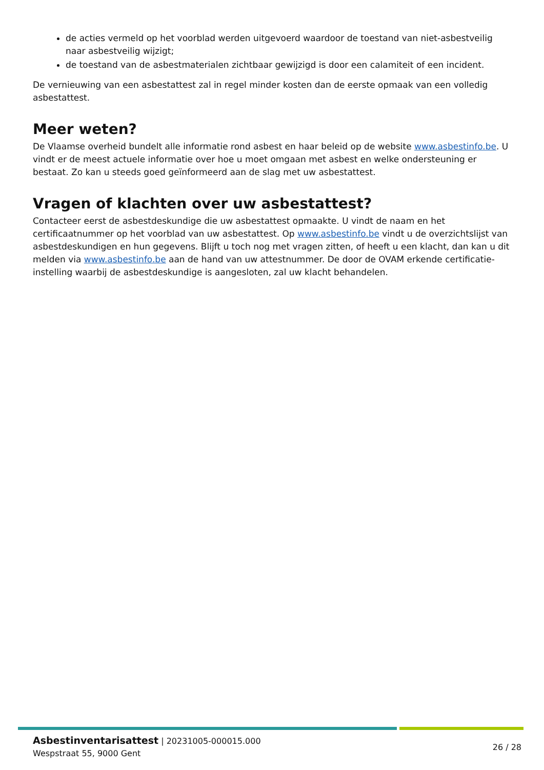de acties vermeld op het voorblad werden uitgevoerd waardoor de toestand van niet-asbestveilig naar asbestveilig wijzigt;
de toestand van de asbestmaterialen zichtbaar gewijzigd is door een calamiteit of een incident.
De vernieuwing van een asbestattest zal in regel minder kosten dan de eerste opmaak van een volledig asbestattest.
Meer weten?
De Vlaamse overheid bundelt alle informatie rond asbest en haar beleid op de website www.asbestinfo.be. U vindt er de meest actuele informatie over hoe u moet omgaan met asbest en welke ondersteuning er bestaat. Zo kan u steeds goed geïnformeerd aan de slag met uw asbestattest.
Vragen of klachten over uw asbestattest?
Contacteer eerst de asbestdeskundige die uw asbestattest opmaakte. U vindt de naam en het certificaatnummer op het voorblad van uw asbestattest. Op www.asbestinfo.be vindt u de overzichtslijst van asbestdeskundigen en hun gegevens. Blijft u toch nog met vragen zitten, of heeft u een klacht, dan kan u dit melden via www.asbestinfo.be aan de hand van uw attestnummer. De door de OVAM erkende certificatie-instelling waarbij de asbestdeskundige is aangesloten, zal uw klacht behandelen.
Asbestinventarisattest | 20231005-000015.000
Wespstraat 55, 9000 Gent
26 / 28